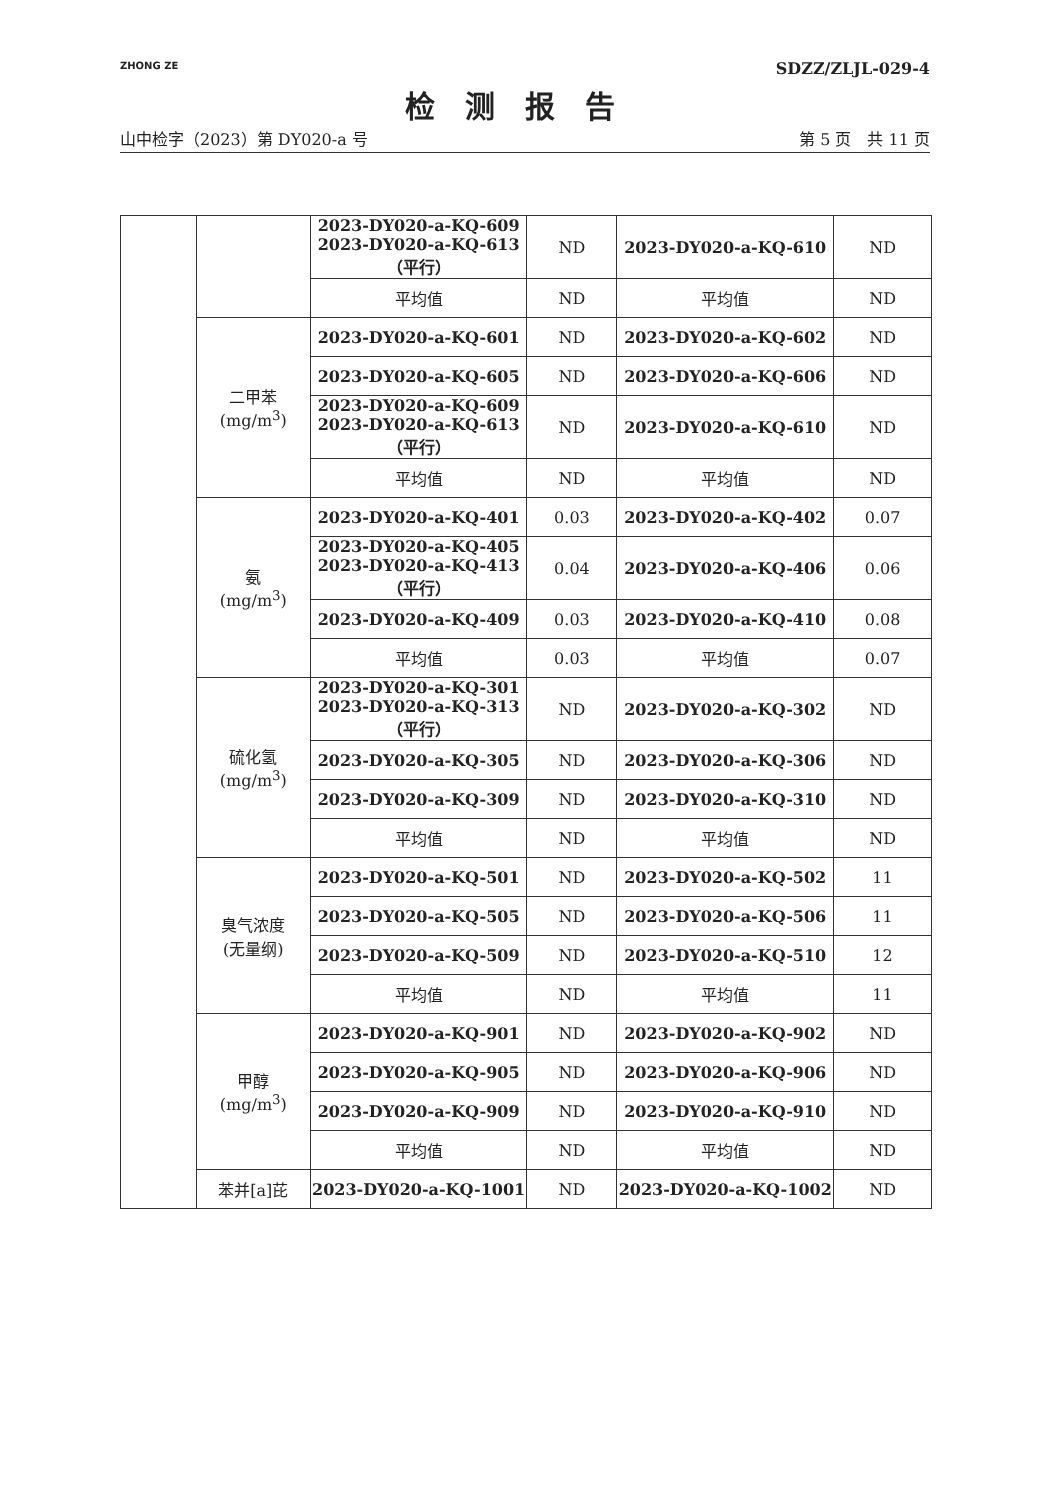ZHONG ZE
SDZZ/ZLJL-029-4
检测报告
山中检字（2023）第 DY020-a 号 第 5 页　共 11 页
| | | 2023-DY020-a-KQ-609 2023-DY020-a-KQ-613 （平行） | ND | 2023-DY020-a-KQ-610 | ND |
| | | 平均值 | ND | 平均值 | ND |
| | 二甲苯 (mg/m<sup>3</sup>) | 2023-DY020-a-KQ-601 | ND | 2023-DY020-a-KQ-602 | ND |
| | | 2023-DY020-a-KQ-605 | ND | 2023-DY020-a-KQ-606 | ND |
| | | 2023-DY020-a-KQ-609 2023-DY020-a-KQ-613 （平行） | ND | 2023-DY020-a-KQ-610 | ND |
| | | 平均值 | ND | 平均值 | ND |
| | 氨 (mg/m<sup>3</sup>) | 2023-DY020-a-KQ-401 | 0.03 | 2023-DY020-a-KQ-402 | 0.07 |
| | | 2023-DY020-a-KQ-405 2023-DY020-a-KQ-413 （平行） | 0.04 | 2023-DY020-a-KQ-406 | 0.06 |
| | | 2023-DY020-a-KQ-409 | 0.03 | 2023-DY020-a-KQ-410 | 0.08 |
| | | 平均值 | 0.03 | 平均值 | 0.07 |
| | 硫化氢 (mg/m<sup>3</sup>) | 2023-DY020-a-KQ-301 2023-DY020-a-KQ-313 （平行） | ND | 2023-DY020-a-KQ-302 | ND |
| | | 2023-DY020-a-KQ-305 | ND | 2023-DY020-a-KQ-306 | ND |
| | | 2023-DY020-a-KQ-309 | ND | 2023-DY020-a-KQ-310 | ND |
| | | 平均值 | ND | 平均值 | ND |
| | 臭气浓度 (无量纲) | 2023-DY020-a-KQ-501 | ND | 2023-DY020-a-KQ-502 | 11 |
| | | 2023-DY020-a-KQ-505 | ND | 2023-DY020-a-KQ-506 | 11 |
| | | 2023-DY020-a-KQ-509 | ND | 2023-DY020-a-KQ-510 | 12 |
| | | 平均值 | ND | 平均值 | 11 |
| | 甲醇 (mg/m<sup>3</sup>) | 2023-DY020-a-KQ-901 | ND | 2023-DY020-a-KQ-902 | ND |
| | | 2023-DY020-a-KQ-905 | ND | 2023-DY020-a-KQ-906 | ND |
| | | 2023-DY020-a-KQ-909 | ND | 2023-DY020-a-KQ-910 | ND |
| | | 平均值 | ND | 平均值 | ND |
| | 苯并[a]芘 | 2023-DY020-a-KQ-1001 | ND | 2023-DY020-a-KQ-1002 | ND |